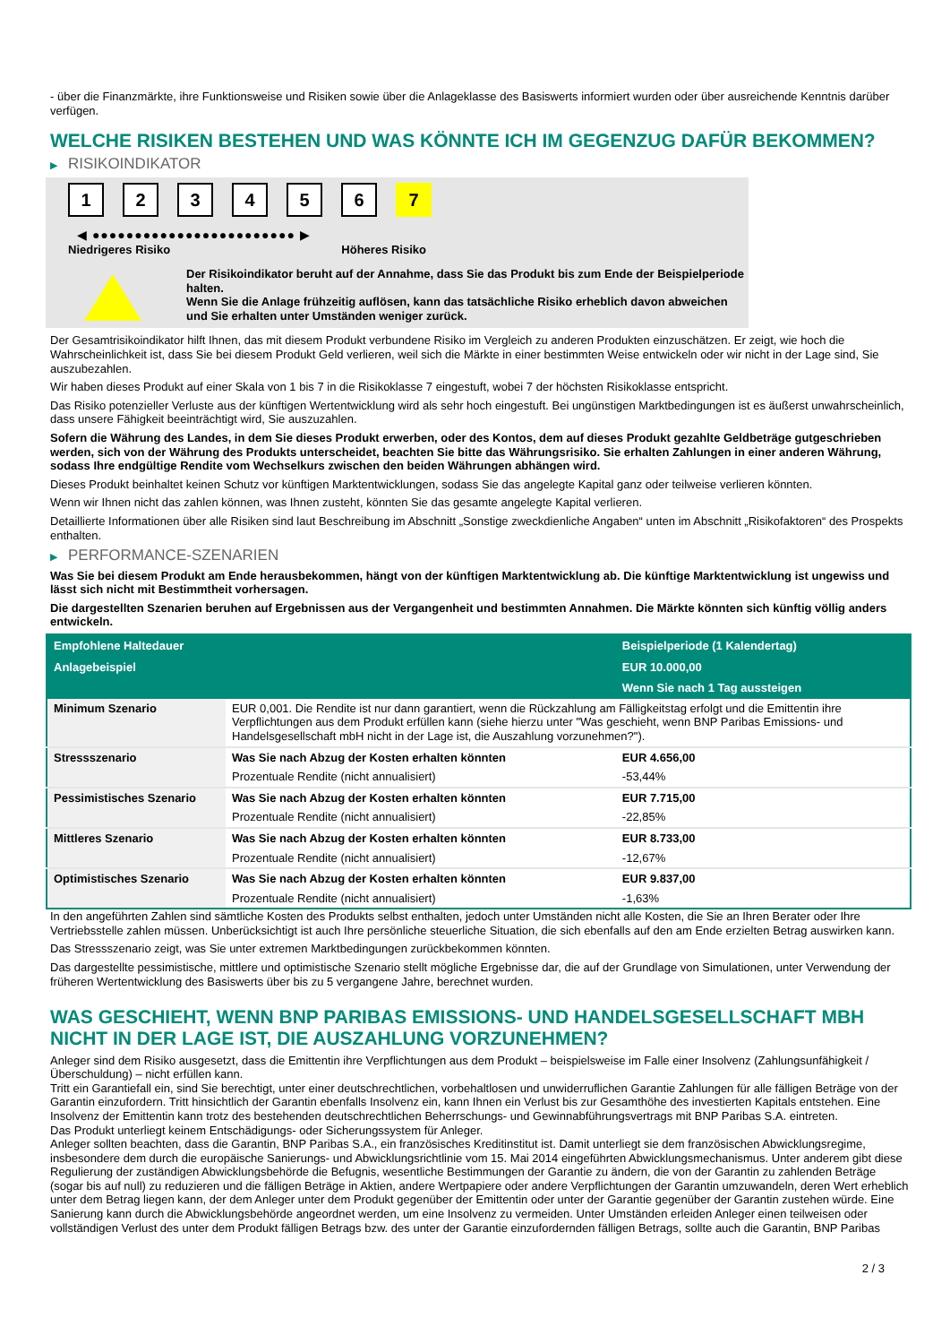- über die Finanzmärkte, ihre Funktionsweise und Risiken sowie über die Anlageklasse des Basiswerts informiert wurden oder über ausreichende Kenntnis darüber verfügen.
WELCHE RISIKEN BESTEHEN UND WAS KÖNNTE ICH IM GEGENZUG DAFÜR BEKOMMEN?
▶ RISIKOINDIKATOR
1 2 3 4 5 6 7
◀ ●●●●●●●●●●●●●●●●●●●●●●●● ▶
Niedrigeres Risiko Höheres Risiko
Der Risikoindikator beruht auf der Annahme, dass Sie das Produkt bis zum Ende der Beispielperiode halten.
Wenn Sie die Anlage frühzeitig auflösen, kann das tatsächliche Risiko erheblich davon abweichen und Sie erhalten unter Umständen weniger zurück.
Der Gesamtrisikoindikator hilft Ihnen, das mit diesem Produkt verbundene Risiko im Vergleich zu anderen Produkten einzuschätzen. Er zeigt, wie hoch die Wahrscheinlichkeit ist, dass Sie bei diesem Produkt Geld verlieren, weil sich die Märkte in einer bestimmten Weise entwickeln oder wir nicht in der Lage sind, Sie auszubezahlen.
Wir haben dieses Produkt auf einer Skala von 1 bis 7 in die Risikoklasse 7 eingestuft, wobei 7 der höchsten Risikoklasse entspricht.
Das Risiko potenzieller Verluste aus der künftigen Wertentwicklung wird als sehr hoch eingestuft. Bei ungünstigen Marktbedingungen ist es äußerst unwahrscheinlich, dass unsere Fähigkeit beeinträchtigt wird, Sie auszuzahlen.
Sofern die Währung des Landes, in dem Sie dieses Produkt erwerben, oder des Kontos, dem auf dieses Produkt gezahlte Geldbeträge gutgeschrieben werden, sich von der Währung des Produkts unterscheidet, beachten Sie bitte das Währungsrisiko. Sie erhalten Zahlungen in einer anderen Währung, sodass Ihre endgültige Rendite vom Wechselkurs zwischen den beiden Währungen abhängen wird.
Dieses Produkt beinhaltet keinen Schutz vor künftigen Marktentwicklungen, sodass Sie das angelegte Kapital ganz oder teilweise verlieren könnten.
Wenn wir Ihnen nicht das zahlen können, was Ihnen zusteht, könnten Sie das gesamte angelegte Kapital verlieren.
Detaillierte Informationen über alle Risiken sind laut Beschreibung im Abschnitt „Sonstige zweckdienliche Angaben“ unten im Abschnitt „Risikofaktoren“ des Prospekts enthalten.
▶ PERFORMANCE-SZENARIEN
Was Sie bei diesem Produkt am Ende herausbekommen, hängt von der künftigen Marktentwicklung ab. Die künftige Marktentwicklung ist ungewiss und lässt sich nicht mit Bestimmtheit vorhersagen.
Die dargestellten Szenarien beruhen auf Ergebnissen aus der Vergangenheit und bestimmten Annahmen. Die Märkte könnten sich künftig völlig anders entwickeln.
| Empfohlene Haltedauer | | Beispielperiode (1 Kalendertag) |
| --- | --- | --- |
| Anlagebeispiel | | EUR 10.000,00 |
| | | Wenn Sie nach 1 Tag aussteigen |
| Minimum Szenario | EUR 0,001. Die Rendite ist nur dann garantiert, wenn die Rückzahlung am Fälligkeitstag erfolgt und die Emittentin ihre Verpflichtungen aus dem Produkt erfüllen kann (siehe hierzu unter "Was geschieht, wenn BNP Paribas Emissions- und Handelsgesellschaft mbH nicht in der Lage ist, die Auszahlung vorzunehmen?"). | |
| Stressszenario | Was Sie nach Abzug der Kosten erhalten könnten | EUR 4.656,00 |
| | Prozentuale Rendite (nicht annualisiert) | -53,44% |
| Pessimistisches Szenario | Was Sie nach Abzug der Kosten erhalten könnten | EUR 7.715,00 |
| | Prozentuale Rendite (nicht annualisiert) | -22,85% |
| Mittleres Szenario | Was Sie nach Abzug der Kosten erhalten könnten | EUR 8.733,00 |
| | Prozentuale Rendite (nicht annualisiert) | -12,67% |
| Optimistisches Szenario | Was Sie nach Abzug der Kosten erhalten könnten | EUR 9.837,00 |
| | Prozentuale Rendite (nicht annualisiert) | -1,63% |
In den angeführten Zahlen sind sämtliche Kosten des Produkts selbst enthalten, jedoch unter Umständen nicht alle Kosten, die Sie an Ihren Berater oder Ihre Vertriebsstelle zahlen müssen. Unberücksichtigt ist auch Ihre persönliche steuerliche Situation, die sich ebenfalls auf den am Ende erzielten Betrag auswirken kann.
Das Stressszenario zeigt, was Sie unter extremen Marktbedingungen zurückbekommen könnten.
Das dargestellte pessimistische, mittlere und optimistische Szenario stellt mögliche Ergebnisse dar, die auf der Grundlage von Simulationen, unter Verwendung der früheren Wertentwicklung des Basiswerts über bis zu 5 vergangene Jahre, berechnet wurden.
WAS GESCHIEHT, WENN BNP PARIBAS EMISSIONS- UND HANDELSGESELLSCHAFT MBH NICHT IN DER LAGE IST, DIE AUSZAHLUNG VORZUNEHMEN?
Anleger sind dem Risiko ausgesetzt, dass die Emittentin ihre Verpflichtungen aus dem Produkt – beispielsweise im Falle einer Insolvenz (Zahlungsunfähigkeit / Überschuldung) – nicht erfüllen kann.
Tritt ein Garantiefall ein, sind Sie berechtigt, unter einer deutschrechtlichen, vorbehaltlosen und unwiderruflichen Garantie Zahlungen für alle fälligen Beträge von der Garantin einzufordern. Tritt hinsichtlich der Garantin ebenfalls Insolvenz ein, kann Ihnen ein Verlust bis zur Gesamthöhe des investierten Kapitals entstehen. Eine Insolvenz der Emittentin kann trotz des bestehenden deutschrechtlichen Beherrschungs- und Gewinnabführungsvertrags mit BNP Paribas S.A. eintreten.
Das Produkt unterliegt keinem Entschädigungs- oder Sicherungssystem für Anleger.
Anleger sollten beachten, dass die Garantin, BNP Paribas S.A., ein französisches Kreditinstitut ist. Damit unterliegt sie dem französischen Abwicklungsregime, insbesondere dem durch die europäische Sanierungs- und Abwicklungsrichtlinie vom 15. Mai 2014 eingeführten Abwicklungsmechanismus. Unter anderem gibt diese Regulierung der zuständigen Abwicklungsbehörde die Befugnis, wesentliche Bestimmungen der Garantie zu ändern, die von der Garantin zu zahlenden Beträge (sogar bis auf null) zu reduzieren und die fälligen Beträge in Aktien, andere Wertpapiere oder andere Verpflichtungen der Garantin umzuwandeln, deren Wert erheblich unter dem Betrag liegen kann, der dem Anleger unter dem Produkt gegenüber der Emittentin oder unter der Garantie gegenüber der Garantin zustehen würde. Eine Sanierung kann durch die Abwicklungsbehörde angeordnet werden, um eine Insolvenz zu vermeiden. Unter Umständen erleiden Anleger einen teilweisen oder vollständigen Verlust des unter dem Produkt fälligen Betrags bzw. des unter der Garantie einzufordernden fälligen Betrags, sollte auch die Garantin, BNP Paribas
2 / 3